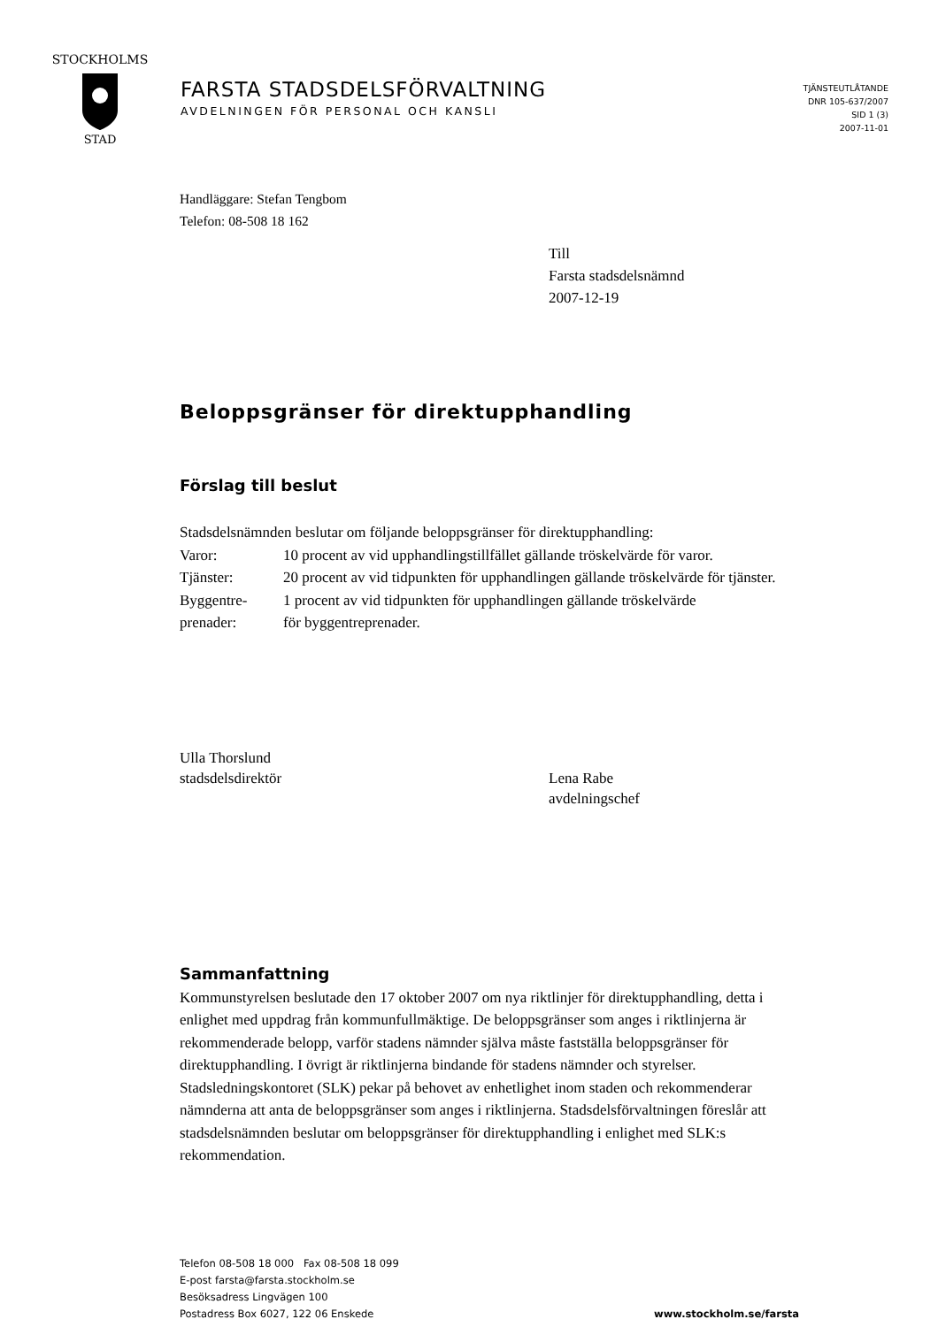STOCKHOLMS
STAD
FARSTA STADSDELSFÖRVALTNING
AVDELNINGEN FÖR PERSONAL OCH KANSLI
TJÄNSTEUTLÅTANDE
DNR 105-637/2007
SID 1 (3)
2007-11-01
Handläggare: Stefan Tengbom
Telefon: 08-508 18 162
Till
Farsta stadsdelsnämnd
2007-12-19
Beloppsgränser för direktupphandling
Förslag till beslut
Stadsdelsnämnden beslutar om följande beloppsgränser för direktupphandling:
Varor: 10 procent av vid upphandlingstillfället gällande tröskelvärde för varor.
Tjänster: 20 procent av vid tidpunkten för upphandlingen gällande tröskelvärde för tjänster.
Byggentre-
prenader:
1 procent av vid tidpunkten för upphandlingen gällande tröskelvärde
för byggentreprenader.
Ulla Thorslund
stadsdelsdirektör
Lena Rabe
avdelningschef
Sammanfattning
Kommunstyrelsen beslutade den 17 oktober 2007 om nya riktlinjer för direktupphandling, detta i enlighet med uppdrag från kommunfullmäktige. De beloppsgränser som anges i riktlinjerna är rekommenderade belopp, varför stadens nämnder själva måste fastställa beloppsgränser för direktupphandling. I övrigt är riktlinjerna bindande för stadens nämnder och styrelser. Stadsledningskontoret (SLK) pekar på behovet av enhetlighet inom staden och rekommenderar nämnderna att anta de beloppsgränser som anges i riktlinjerna. Stadsdelsförvaltningen föreslår att stadsdelsnämnden beslutar om beloppsgränser för direktupphandling i enlighet med SLK:s rekommendation.
Telefon 08-508 18 000 Fax 08-508 18 099
E-post farsta@farsta.stockholm.se
Besöksadress Lingvägen 100
Postadress Box 6027, 122 06 Enskede
www.stockholm.se/farsta